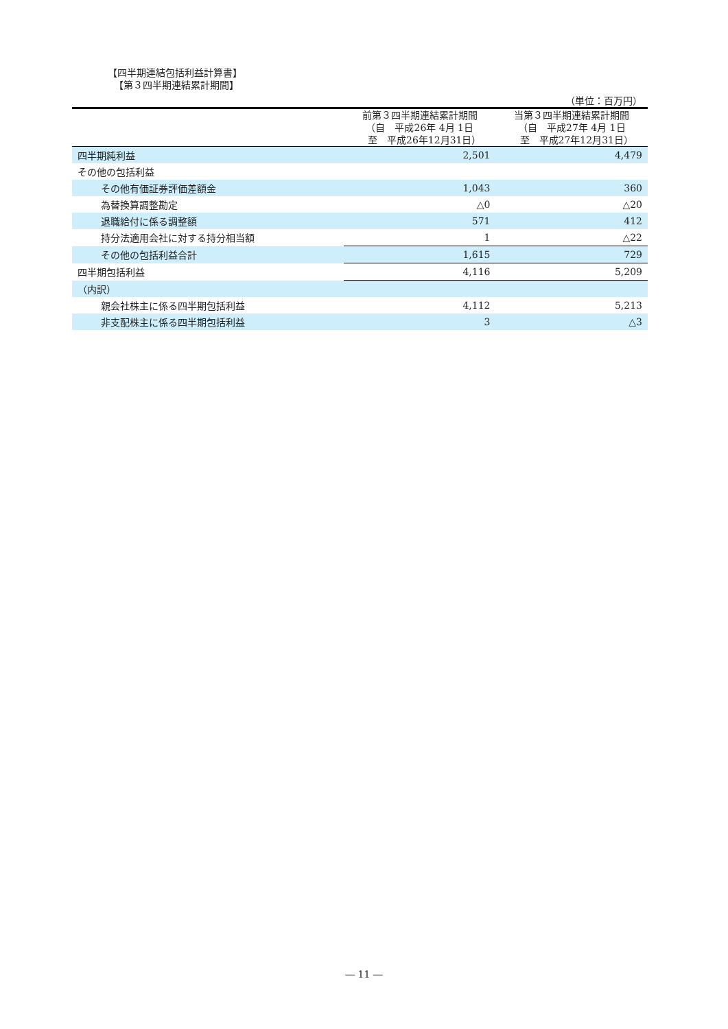【四半期連結包括利益計算書】
【第３四半期連結累計期間】
| （単位：百万円） | | |
| | 前第３四半期連結累計期間 （自 平成26年 4月 1日 至 平成26年12月31日） | 当第３四半期連結累計期間 （自 平成27年 4月 1日 至 平成27年12月31日） |
| 四半期純利益 | 2,501 | 4,479 |
| その他の包括利益 | | |
| その他有価証券評価差額金 | 1,043 | 360 |
| 為替換算調整勘定 | △0 | △20 |
| 退職給付に係る調整額 | 571 | 412 |
| 持分法適用会社に対する持分相当額 | 1 | △22 |
| その他の包括利益合計 | 1,615 | 729 |
| 四半期包括利益 | 4,116 | 5,209 |
| （内訳） | | |
| 親会社株主に係る四半期包括利益 | 4,112 | 5,213 |
| 非支配株主に係る四半期包括利益 | 3 | △3 |
― 11 ―